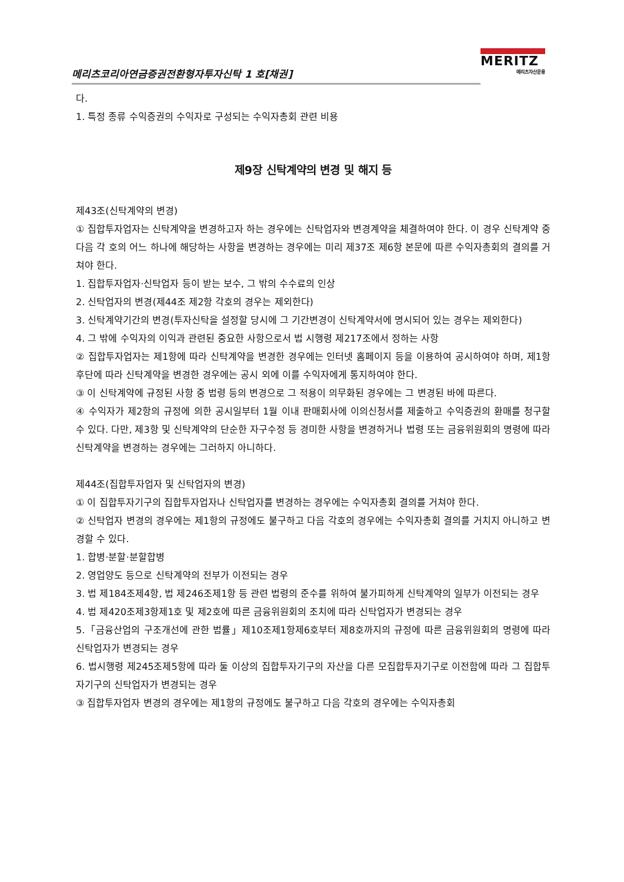메리츠코리아연금증권전환형자투자신탁 1 호[채권]
MERITZ
메리츠자산운용
다.
1. 특정 종류 수익증권의 수익자로 구성되는 수익자총회 관련 비용
제9장 신탁계약의 변경 및 해지 등
제43조(신탁계약의 변경)
① 집합투자업자는 신탁계약을 변경하고자 하는 경우에는 신탁업자와 변경계약을 체결하여야 한다. 이 경우 신탁계약 중 다음 각 호의 어느 하나에 해당하는 사항을 변경하는 경우에는 미리 제37조 제6항 본문에 따른 수익자총회의 결의를 거쳐야 한다.
1. 집합투자업자·신탁업자 등이 받는 보수, 그 밖의 수수료의 인상
2. 신탁업자의 변경(제44조 제2항 각호의 경우는 제외한다)
3. 신탁계약기간의 변경(투자신탁을 설정할 당시에 그 기간변경이 신탁계약서에 명시되어 있는 경우는 제외한다)
4. 그 밖에 수익자의 이익과 관련된 중요한 사항으로서 법 시행령 제217조에서 정하는 사항
② 집합투자업자는 제1항에 따라 신탁계약을 변경한 경우에는 인터넷 홈페이지 등을 이용하여 공시하여야 하며, 제1항 후단에 따라 신탁계약을 변경한 경우에는 공시 외에 이를 수익자에게 통지하여야 한다.
③ 이 신탁계약에 규정된 사항 중 법령 등의 변경으로 그 적용이 의무화된 경우에는 그 변경된 바에 따른다.
④ 수익자가 제2항의 규정에 의한 공시일부터 1월 이내 판매회사에 이의신청서를 제출하고 수익증권의 환매를 청구할 수 있다. 다만, 제3항 및 신탁계약의 단순한 자구수정 등 경미한 사항을 변경하거나 법령 또는 금융위원회의 명령에 따라 신탁계약을 변경하는 경우에는 그러하지 아니하다.
제44조(집합투자업자 및 신탁업자의 변경)
① 이 집합투자기구의 집합투자업자나 신탁업자를 변경하는 경우에는 수익자총회 결의를 거쳐야 한다.
② 신탁업자 변경의 경우에는 제1항의 규정에도 불구하고 다음 각호의 경우에는 수익자총회 결의를 거치지 아니하고 변경할 수 있다.
1. 합병·분할·분할합병
2. 영업양도 등으로 신탁계약의 전부가 이전되는 경우
3. 법 제184조제4항, 법 제246조제1항 등 관련 법령의 준수를 위하여 불가피하게 신탁계약의 일부가 이전되는 경우
4. 법 제420조제3항제1호 및 제2호에 따른 금융위원회의 조치에 따라 신탁업자가 변경되는 경우
5.「금융산업의 구조개선에 관한 법률」제10조제1항제6호부터 제8호까지의 규정에 따른 금융위원회의 명령에 따라 신탁업자가 변경되는 경우
6. 법시행령 제245조제5항에 따라 둘 이상의 집합투자기구의 자산을 다른 모집합투자기구로 이전함에 따라 그 집합투자기구의 신탁업자가 변경되는 경우
③ 집합투자업자 변경의 경우에는 제1항의 규정에도 불구하고 다음 각호의 경우에는 수익자총회